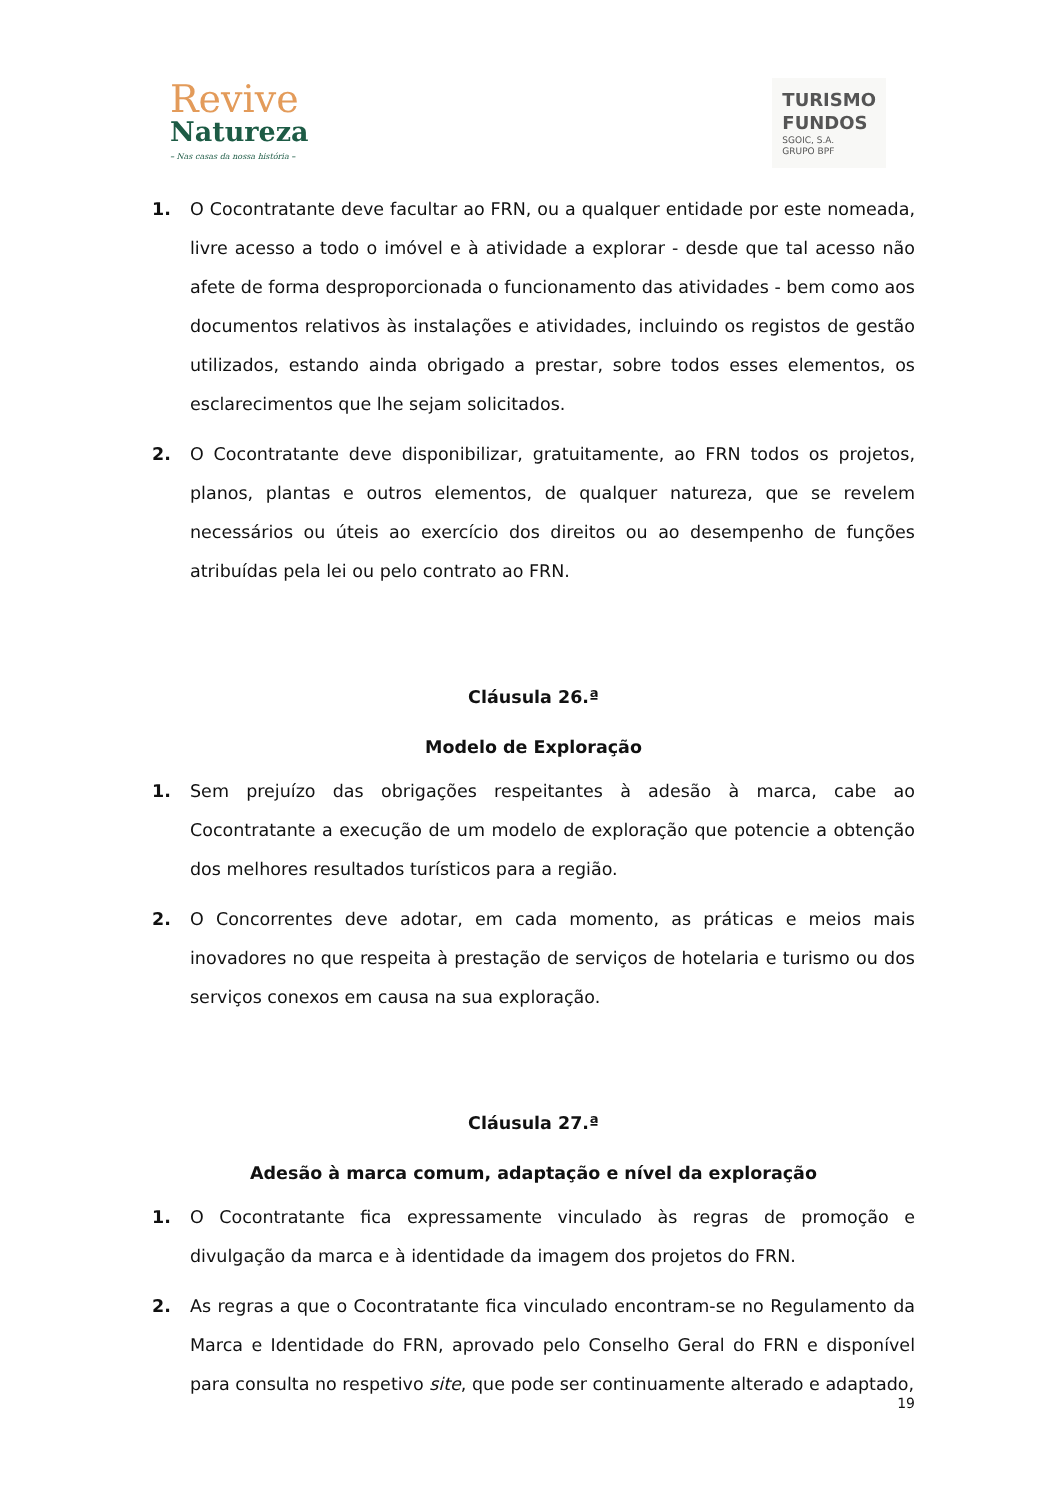Revive
Natureza
– Nas casas da nossa história –
TURISMO
FUNDOS
SGOIC, S.A.
GRUPO BPF
1. O Cocontratante deve facultar ao FRN, ou a qualquer entidade por este nomeada, livre acesso a todo o imóvel e à atividade a explorar - desde que tal acesso não afete de forma desproporcionada o funcionamento das atividades - bem como aos documentos relativos às instalações e atividades, incluindo os registos de gestão utilizados, estando ainda obrigado a prestar, sobre todos esses elementos, os esclarecimentos que lhe sejam solicitados.
2. O Cocontratante deve disponibilizar, gratuitamente, ao FRN todos os projetos, planos, plantas e outros elementos, de qualquer natureza, que se revelem necessários ou úteis ao exercício dos direitos ou ao desempenho de funções atribuídas pela lei ou pelo contrato ao FRN.
Cláusula 26.ª
Modelo de Exploração
1. Sem prejuízo das obrigações respeitantes à adesão à marca, cabe ao Cocontratante a execução de um modelo de exploração que potencie a obtenção dos melhores resultados turísticos para a região.
2. O Concorrentes deve adotar, em cada momento, as práticas e meios mais inovadores no que respeita à prestação de serviços de hotelaria e turismo ou dos serviços conexos em causa na sua exploração.
Cláusula 27.ª
Adesão à marca comum, adaptação e nível da exploração
1. O Cocontratante fica expressamente vinculado às regras de promoção e divulgação da marca e à identidade da imagem dos projetos do FRN.
2. As regras a que o Cocontratante fica vinculado encontram-se no Regulamento da Marca e Identidade do FRN, aprovado pelo Conselho Geral do FRN e disponível para consulta no respetivo site, que pode ser continuamente alterado e adaptado,
19